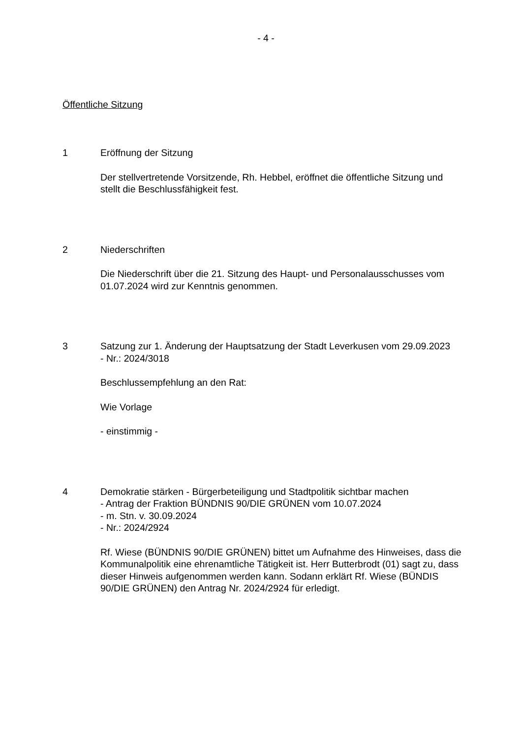- 4 -
Öffentliche Sitzung
1 Eröffnung der Sitzung
Der stellvertretende Vorsitzende, Rh. Hebbel, eröffnet die öffentliche Sitzung und stellt die Beschlussfähigkeit fest.
2 Niederschriften
Die Niederschrift über die 21. Sitzung des Haupt- und Personalausschusses vom 01.07.2024 wird zur Kenntnis genommen.
3 Satzung zur 1. Änderung der Hauptsatzung der Stadt Leverkusen vom 29.09.2023
- Nr.: 2024/3018
Beschlussempfehlung an den Rat:
Wie Vorlage
- einstimmig -
4 Demokratie stärken - Bürgerbeteiligung und Stadtpolitik sichtbar machen
- Antrag der Fraktion BÜNDNIS 90/DIE GRÜNEN vom 10.07.2024
- m. Stn. v. 30.09.2024
- Nr.: 2024/2924
Rf. Wiese (BÜNDNIS 90/DIE GRÜNEN) bittet um Aufnahme des Hinweises, dass die Kommunalpolitik eine ehrenamtliche Tätigkeit ist. Herr Butterbrodt (01) sagt zu, dass dieser Hinweis aufgenommen werden kann. Sodann er­klärt Rf. Wiese (BÜNDIS 90/DIE GRÜNEN) den Antrag Nr. 2024/2924 für erledigt.